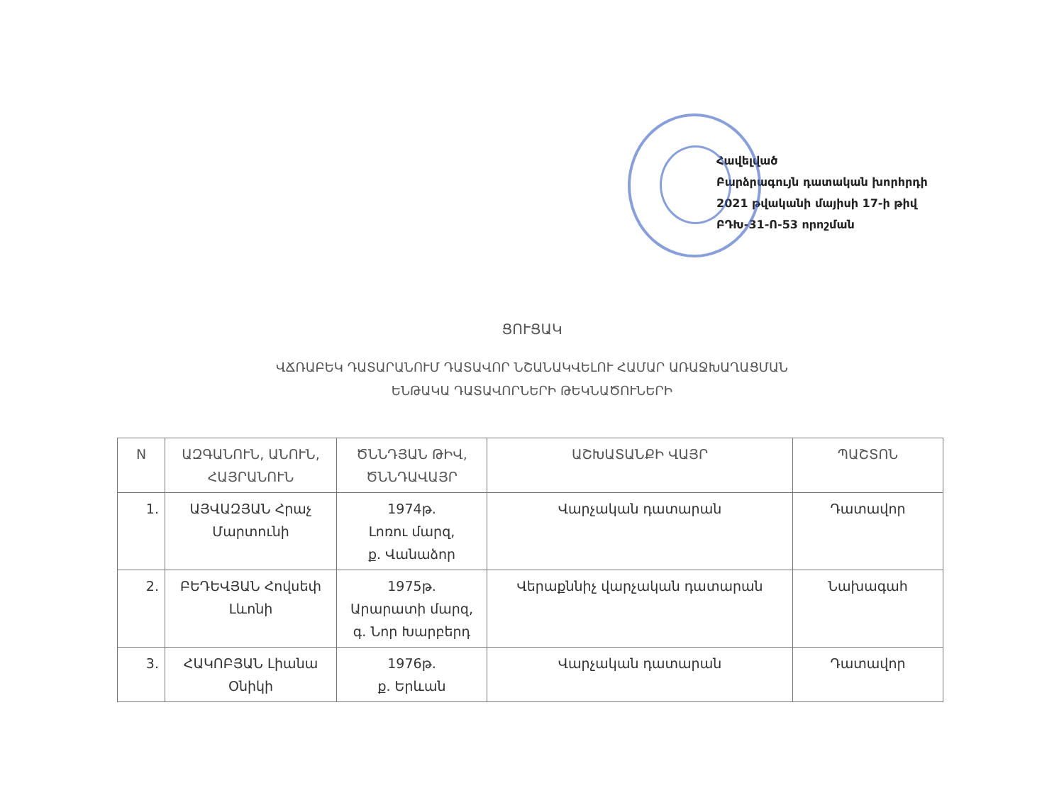Հավելված
Բարձրագույն դատական խորհրդի
2021 թվականի մայիսի 17-ի թիվ
ԲԴԽ-31-Ո-53 որոշման
ՑՈՒՑԱԿ
ՎՃՌԱԲԵԿ ԴԱՏԱՐԱՆՈՒՄ ԴԱՏԱՎՈՐ ՆՇԱՆԱԿՎԵԼՈՒ ՀԱՄԱՐ ԱՌԱՋԽԱՂԱՑՄԱՆ
ԵՆԹԱԿԱ ԴԱՏԱՎՈՐՆԵՐԻ ԹԵԿՆԱԾՈՒՆԵՐԻ
| N | ԱԶԳԱՆՈՒՆ, ԱՆՈՒՆ, ՀԱՅՐԱՆՈՒՆ | ԾՆՆԴՅԱՆ ԹԻՎ, ԾՆՆԴԱՎԱՅՐ | ԱՇԽԱՏԱՆՔԻ ՎԱՅՐ | ՊԱՇՏՈՆ |
| --- | --- | --- | --- | --- |
| 1. | ԱՅՎԱԶՅԱՆ Հրաչ Մարտունի | 1974թ. Լոռու մարզ, ք. Վանաձոր | Վարչական դատարան | Դատավոր |
| 2. | ԲԵԴԵՎՅԱՆ Հովսեփ Լևոնի | 1975թ. Արարատի մարզ, գ. Նոր Խարբերդ | Վերաքննիչ վարչական դատարան | Նախագահ |
| 3. | ՀԱԿՈԲՅԱՆ Լիանա Օնիկի | 1976թ. ք. Երևան | Վարչական դատարան | Դատավոր |